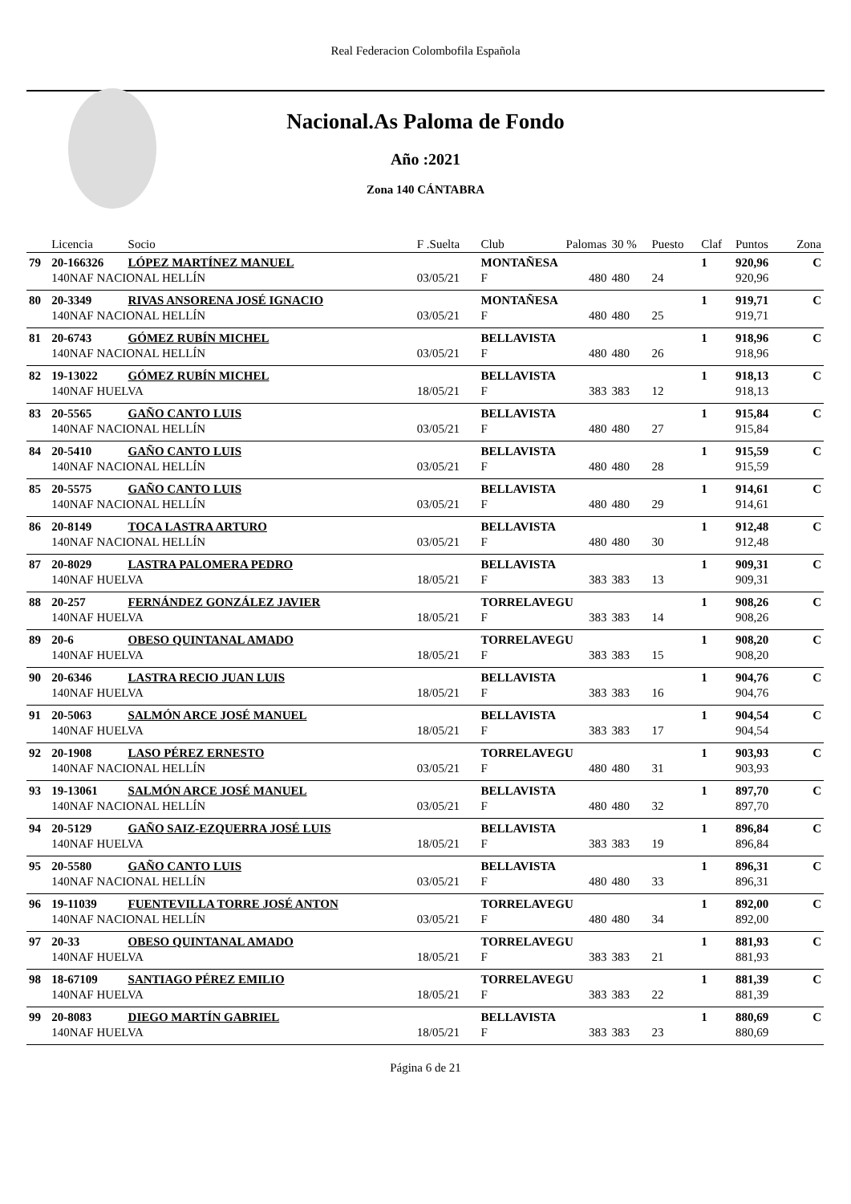Real Federacion Colombofila Española
Nacional.As Paloma de Fondo
Año :2021
Zona 140 CÁNTABRA
| | Licencia | Socio | F .Suelta | Club | Palomas | 30 % | Puesto | Claf | Puntos | Zona |
| --- | --- | --- | --- | --- | --- | --- | --- | --- | --- | --- |
| 79 | 20-166326 | LÓPEZ MARTÍNEZ MANUEL | | MONTAÑESA | | | | 1 | 920,96 | C |
| | 140NAF NACIONAL HELLÍN | | 03/05/21 | F | 480 | 480 | 24 | | 920,96 | |
| 80 | 20-3349 | RIVAS ANSORENA JOSÉ IGNACIO | | MONTAÑESA | | | | 1 | 919,71 | C |
| | 140NAF NACIONAL HELLÍN | | 03/05/21 | F | 480 | 480 | 25 | | 919,71 | |
| 81 | 20-6743 | GÓMEZ RUBÍN MICHEL | | BELLAVISTA | | | | 1 | 918,96 | C |
| | 140NAF NACIONAL HELLÍN | | 03/05/21 | F | 480 | 480 | 26 | | 918,96 | |
| 82 | 19-13022 | GÓMEZ RUBÍN MICHEL | | BELLAVISTA | | | | 1 | 918,13 | C |
| | 140NAF HUELVA | | 18/05/21 | F | 383 | 383 | 12 | | 918,13 | |
| 83 | 20-5565 | GAÑO CANTO LUIS | | BELLAVISTA | | | | 1 | 915,84 | C |
| | 140NAF NACIONAL HELLÍN | | 03/05/21 | F | 480 | 480 | 27 | | 915,84 | |
| 84 | 20-5410 | GAÑO CANTO LUIS | | BELLAVISTA | | | | 1 | 915,59 | C |
| | 140NAF NACIONAL HELLÍN | | 03/05/21 | F | 480 | 480 | 28 | | 915,59 | |
| 85 | 20-5575 | GAÑO CANTO LUIS | | BELLAVISTA | | | | 1 | 914,61 | C |
| | 140NAF NACIONAL HELLÍN | | 03/05/21 | F | 480 | 480 | 29 | | 914,61 | |
| 86 | 20-8149 | TOCA LASTRA ARTURO | | BELLAVISTA | | | | 1 | 912,48 | C |
| | 140NAF NACIONAL HELLÍN | | 03/05/21 | F | 480 | 480 | 30 | | 912,48 | |
| 87 | 20-8029 | LASTRA PALOMERA PEDRO | | BELLAVISTA | | | | 1 | 909,31 | C |
| | 140NAF HUELVA | | 18/05/21 | F | 383 | 383 | 13 | | 909,31 | |
| 88 | 20-257 | FERNÁNDEZ GONZÁLEZ JAVIER | | TORRELAVEGU | | | | 1 | 908,26 | C |
| | 140NAF HUELVA | | 18/05/21 | F | 383 | 383 | 14 | | 908,26 | |
| 89 | 20-6 | OBESO QUINTANAL AMADO | | TORRELAVEGU | | | | 1 | 908,20 | C |
| | 140NAF HUELVA | | 18/05/21 | F | 383 | 383 | 15 | | 908,20 | |
| 90 | 20-6346 | LASTRA RECIO JUAN LUIS | | BELLAVISTA | | | | 1 | 904,76 | C |
| | 140NAF HUELVA | | 18/05/21 | F | 383 | 383 | 16 | | 904,76 | |
| 91 | 20-5063 | SALMÓN ARCE JOSÉ MANUEL | | BELLAVISTA | | | | 1 | 904,54 | C |
| | 140NAF HUELVA | | 18/05/21 | F | 383 | 383 | 17 | | 904,54 | |
| 92 | 20-1908 | LASO PÉREZ ERNESTO | | TORRELAVEGU | | | | 1 | 903,93 | C |
| | 140NAF NACIONAL HELLÍN | | 03/05/21 | F | 480 | 480 | 31 | | 903,93 | |
| 93 | 19-13061 | SALMÓN ARCE JOSÉ MANUEL | | BELLAVISTA | | | | 1 | 897,70 | C |
| | 140NAF NACIONAL HELLÍN | | 03/05/21 | F | 480 | 480 | 32 | | 897,70 | |
| 94 | 20-5129 | GAÑO SAIZ-EZQUERRA JOSÉ LUIS | | BELLAVISTA | | | | 1 | 896,84 | C |
| | 140NAF HUELVA | | 18/05/21 | F | 383 | 383 | 19 | | 896,84 | |
| 95 | 20-5580 | GAÑO CANTO LUIS | | BELLAVISTA | | | | 1 | 896,31 | C |
| | 140NAF NACIONAL HELLÍN | | 03/05/21 | F | 480 | 480 | 33 | | 896,31 | |
| 96 | 19-11039 | FUENTEVILLA TORRE JOSÉ ANTON | | TORRELAVEGU | | | | 1 | 892,00 | C |
| | 140NAF NACIONAL HELLÍN | | 03/05/21 | F | 480 | 480 | 34 | | 892,00 | |
| 97 | 20-33 | OBESO QUINTANAL AMADO | | TORRELAVEGU | | | | 1 | 881,93 | C |
| | 140NAF HUELVA | | 18/05/21 | F | 383 | 383 | 21 | | 881,93 | |
| 98 | 18-67109 | SANTIAGO PÉREZ EMILIO | | TORRELAVEGU | | | | 1 | 881,39 | C |
| | 140NAF HUELVA | | 18/05/21 | F | 383 | 383 | 22 | | 881,39 | |
| 99 | 20-8083 | DIEGO MARTÍN GABRIEL | | BELLAVISTA | | | | 1 | 880,69 | C |
| | 140NAF HUELVA | | 18/05/21 | F | 383 | 383 | 23 | | 880,69 | |
Página 6 de 21